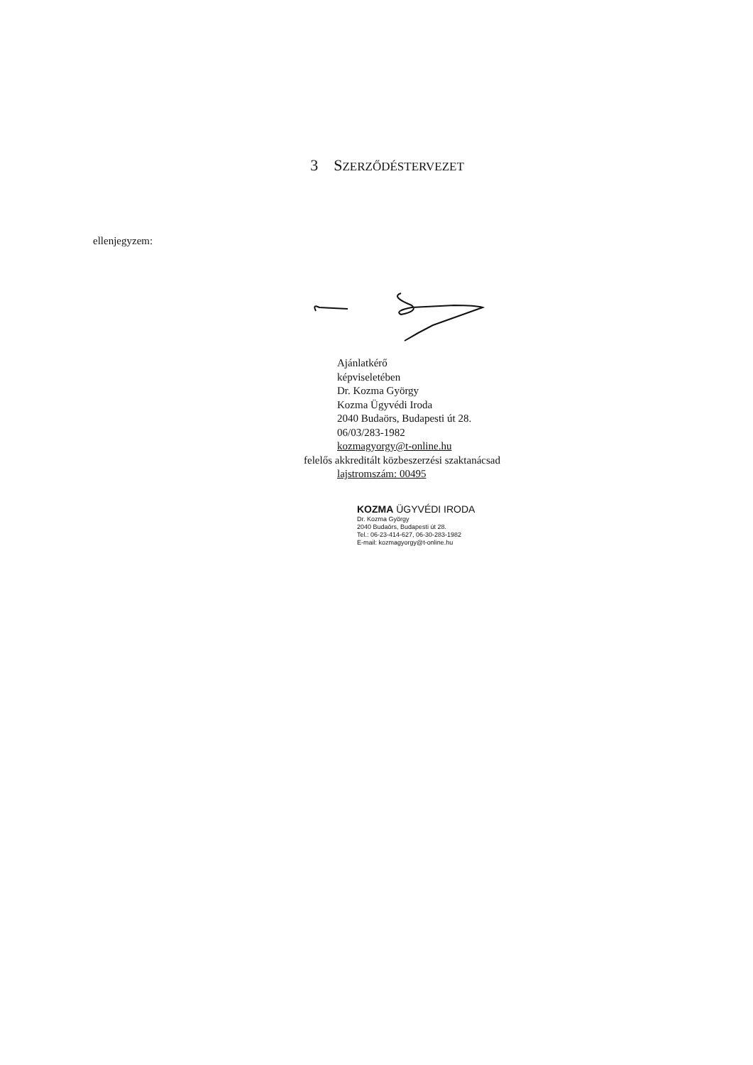3 SZERZŐDÉSTERVEZET
ellenjegyzem:
Ajánlatkérő
képviseletében
Dr. Kozma György
Kozma Ügyvédi Iroda
2040 Budaörs, Budapesti út 28.
06/03/283-1982
kozmagyorgy@t-online.hu
felelős akkreditált közbeszerzési szaktanácsad
lajstromszám: 00495
KOZMA ÜGYVÉDI IRODA
Dr. Kozma György
2040 Budaörs, Budapesti út 28.
Tel.: 06-23-414-627, 06-30-283-1982
E-mail: kozmagyorgy@t-online.hu